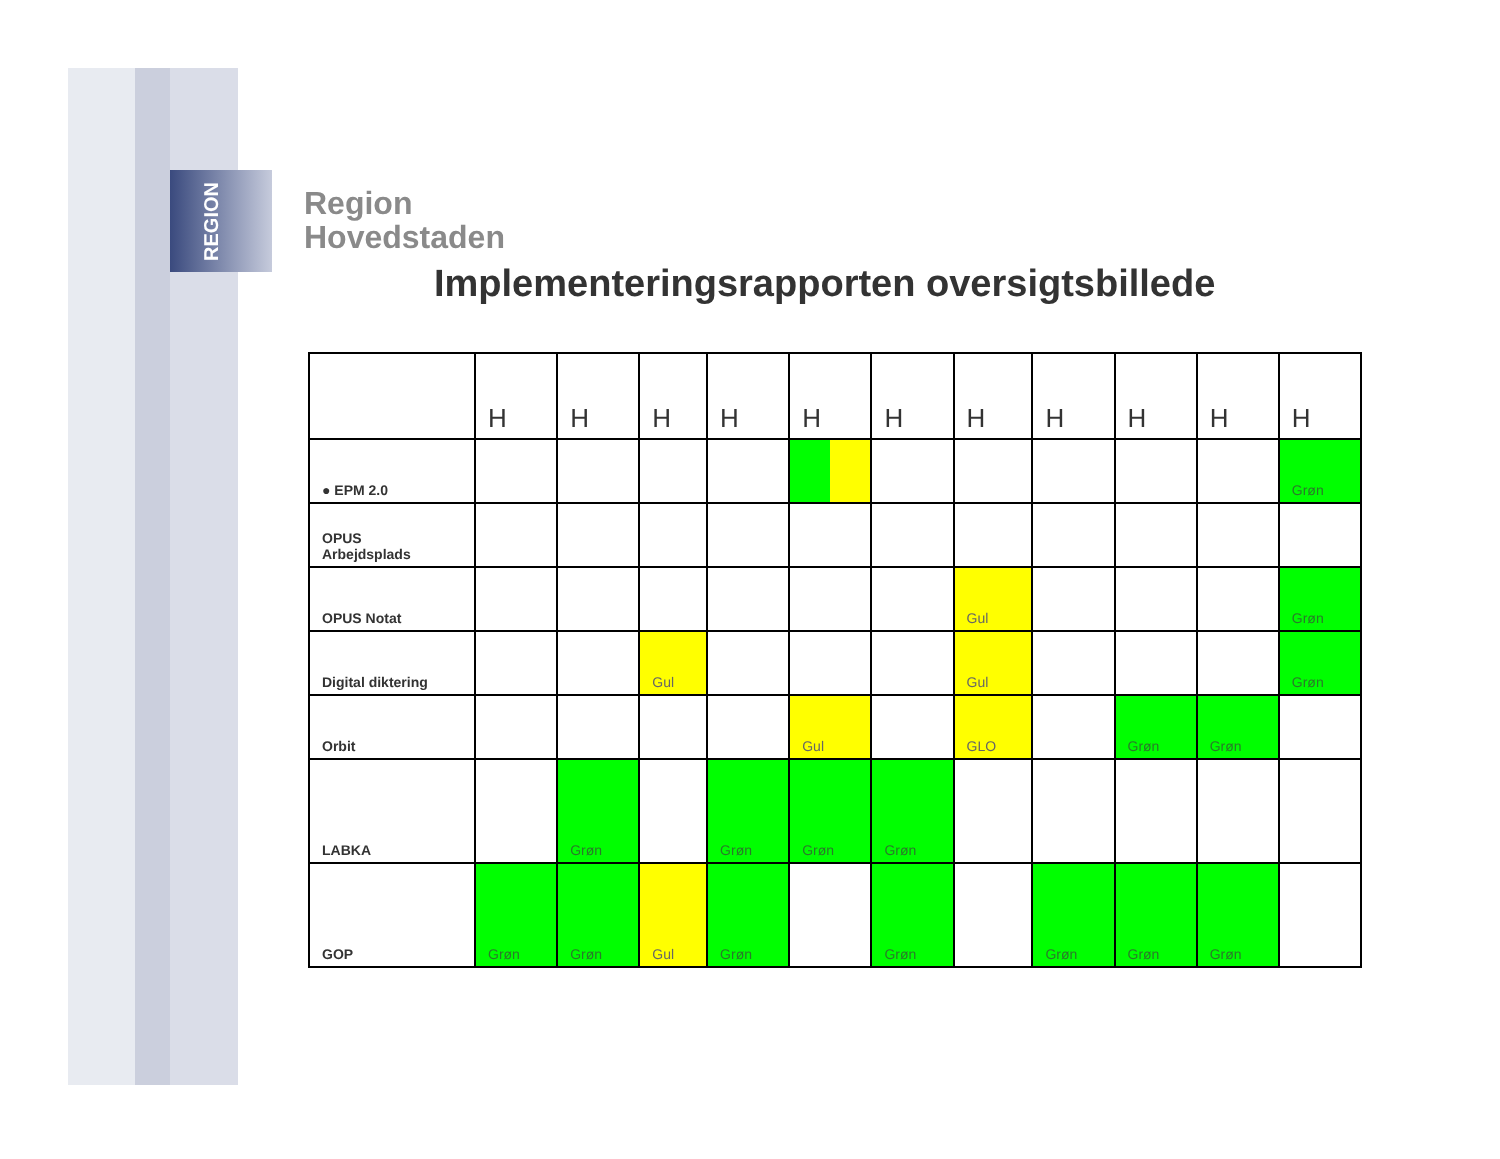REGION
Region
Hovedstaden
Implementeringsrapporten oversigtsbillede
| | H | H | H | H | H | H | H | H | H | H | H |
| ● EPM 2.0 | | | | | | | | | | | Grøn |
| OPUS Arbejdsplads | | | | | | | | | | | |
| OPUS Notat | | | | | | | Gul | | | | Grøn |
| Digital diktering | | | Gul | | | | Gul | | | | Grøn |
| Orbit | | | | | Gul | | GLO | | Grøn | Grøn | |
| LABKA | | Grøn | | Grøn | Grøn | Grøn | | | | | |
| GOP | Grøn | Grøn | Gul | Grøn | | Grøn | | Grøn | Grøn | Grøn | |